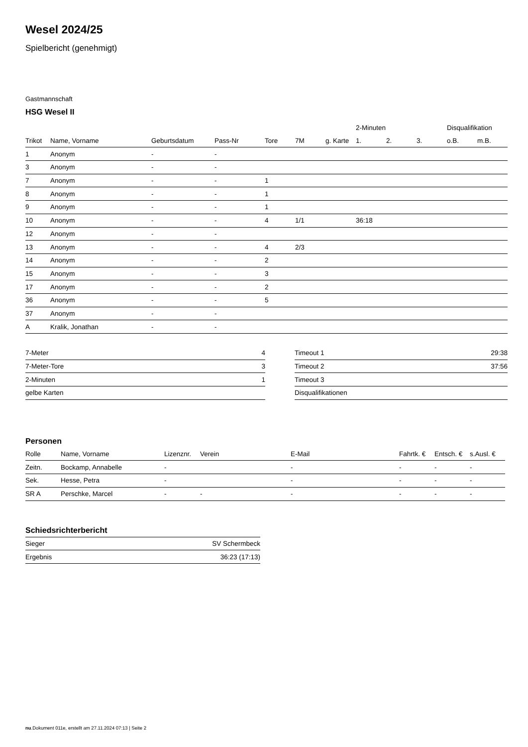Wesel 2024/25
Spielbericht (genehmigt)
Gastmannschaft
HSG Wesel II
| | | | | | | | 2-Minuten | | | Disqualifikation | |
| --- | --- | --- | --- | --- | --- | --- | --- | --- | --- | --- | --- |
| Trikot | Name, Vorname | Geburtsdatum | Pass-Nr | Tore | 7M | g. Karte | 1. | 2. | 3. | o.B. | m.B. |
| 1 | Anonym | - | - | | | | | | | | |
| 3 | Anonym | - | - | | | | | | | | |
| 7 | Anonym | - | - | 1 | | | | | | | |
| 8 | Anonym | - | - | 1 | | | | | | | |
| 9 | Anonym | - | - | 1 | | | | | | | |
| 10 | Anonym | - | - | 4 | 1/1 | | 36:18 | | | | |
| 12 | Anonym | - | - | | | | | | | | |
| 13 | Anonym | - | - | 4 | 2/3 | | | | | | |
| 14 | Anonym | - | - | 2 | | | | | | | |
| 15 | Anonym | - | - | 3 | | | | | | | |
| 17 | Anonym | - | - | 2 | | | | | | | |
| 36 | Anonym | - | - | 5 | | | | | | | |
| 37 | Anonym | - | - | | | | | | | | |
| A | Kralik, Jonathan | - | - | | | | | | | | |
| 7-Meter | 4 |
| 7-Meter-Tore | 3 |
| 2-Minuten | 1 |
| gelbe Karten | |
| Timeout 1 | 29:38 |
| Timeout 2 | 37:56 |
| Timeout 3 | |
| Disqualifikationen | |
Personen
| Rolle | Name, Vorname | Lizenznr. | Verein | E-Mail | Fahrtk. € | Entsch. € | s.Ausl. € |
| --- | --- | --- | --- | --- | --- | --- | --- |
| Zeitn. | Bockamp, Annabelle | - | | - | - | - | - |
| Sek. | Hesse, Petra | - | | - | - | - | - |
| SR A | Perschke, Marcel | - | - | - | - | - | - |
Schiedsrichterbericht
| Sieger | SV Schermbeck |
| Ergebnis | 36:23 (17:13) |
nu.Dokument 011e, erstellt am 27.11.2024 07:13 | Seite 2